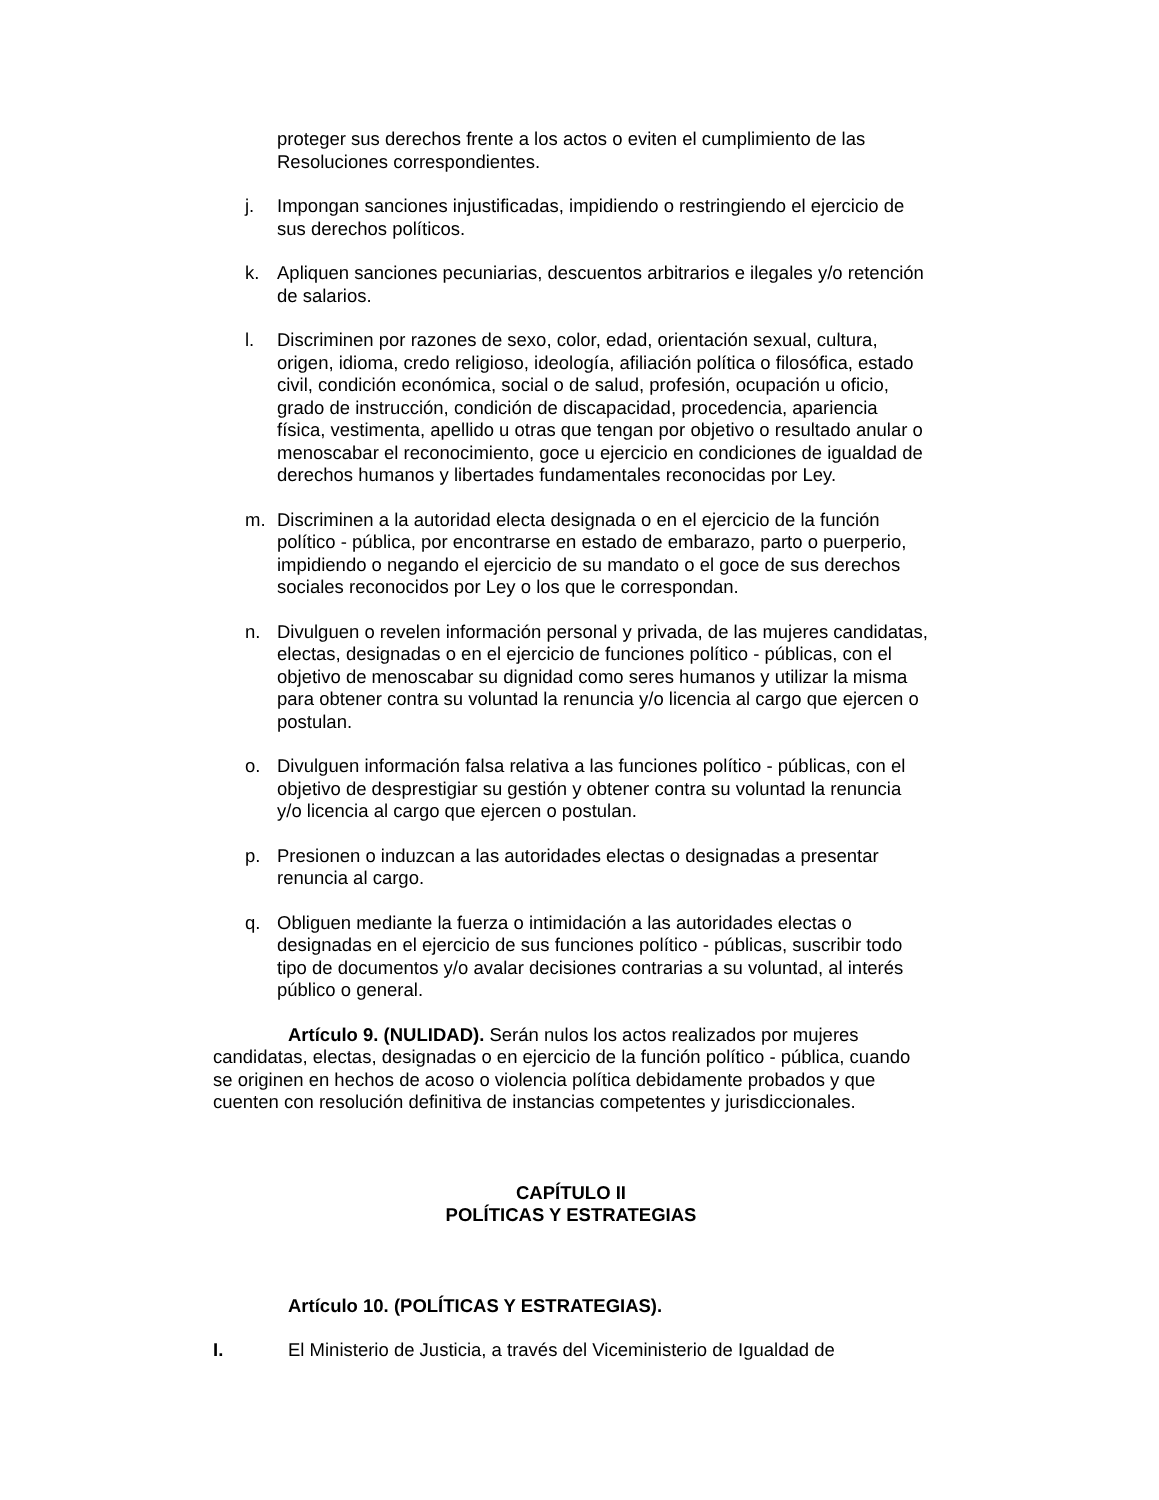proteger sus derechos frente a los actos o eviten el cumplimiento de las Resoluciones correspondientes.
j. Impongan sanciones injustificadas, impidiendo o restringiendo el ejercicio de sus derechos políticos.
k. Apliquen sanciones pecuniarias, descuentos arbitrarios e ilegales y/o retención de salarios.
l. Discriminen por razones de sexo, color, edad, orientación sexual, cultura, origen, idioma, credo religioso, ideología, afiliación política o filosófica, estado civil, condición económica, social o de salud, profesión, ocupación u oficio, grado de instrucción, condición de discapacidad, procedencia, apariencia física, vestimenta, apellido u otras que tengan por objetivo o resultado anular o menoscabar el reconocimiento, goce u ejercicio en condiciones de igualdad de derechos humanos y libertades fundamentales reconocidas por Ley.
m. Discriminen a la autoridad electa designada o en el ejercicio de la función político - pública, por encontrarse en estado de embarazo, parto o puerperio, impidiendo o negando el ejercicio de su mandato o el goce de sus derechos sociales reconocidos por Ley o los que le correspondan.
n. Divulguen o revelen información personal y privada, de las mujeres candidatas, electas, designadas o en el ejercicio de funciones político - públicas, con el objetivo de menoscabar su dignidad como seres humanos y utilizar la misma para obtener contra su voluntad la renuncia y/o licencia al cargo que ejercen o postulan.
o. Divulguen información falsa relativa a las funciones político - públicas, con el objetivo de desprestigiar su gestión y obtener contra su voluntad la renuncia y/o licencia al cargo que ejercen o postulan.
p. Presionen o induzcan a las autoridades electas o designadas a presentar renuncia al cargo.
q. Obliguen mediante la fuerza o intimidación a las autoridades electas o designadas en el ejercicio de sus funciones político - públicas, suscribir todo tipo de documentos y/o avalar decisiones contrarias a su voluntad, al interés público o general.
Artículo 9. (NULIDAD). Serán nulos los actos realizados por mujeres candidatas, electas, designadas o en ejercicio de la función político - pública, cuando se originen en hechos de acoso o violencia política debidamente probados y que cuenten con resolución definitiva de instancias competentes y jurisdiccionales.
CAPÍTULO II
POLÍTICAS Y ESTRATEGIAS
Artículo 10. (POLÍTICAS Y ESTRATEGIAS).
I. El Ministerio de Justicia, a través del Viceministerio de Igualdad de